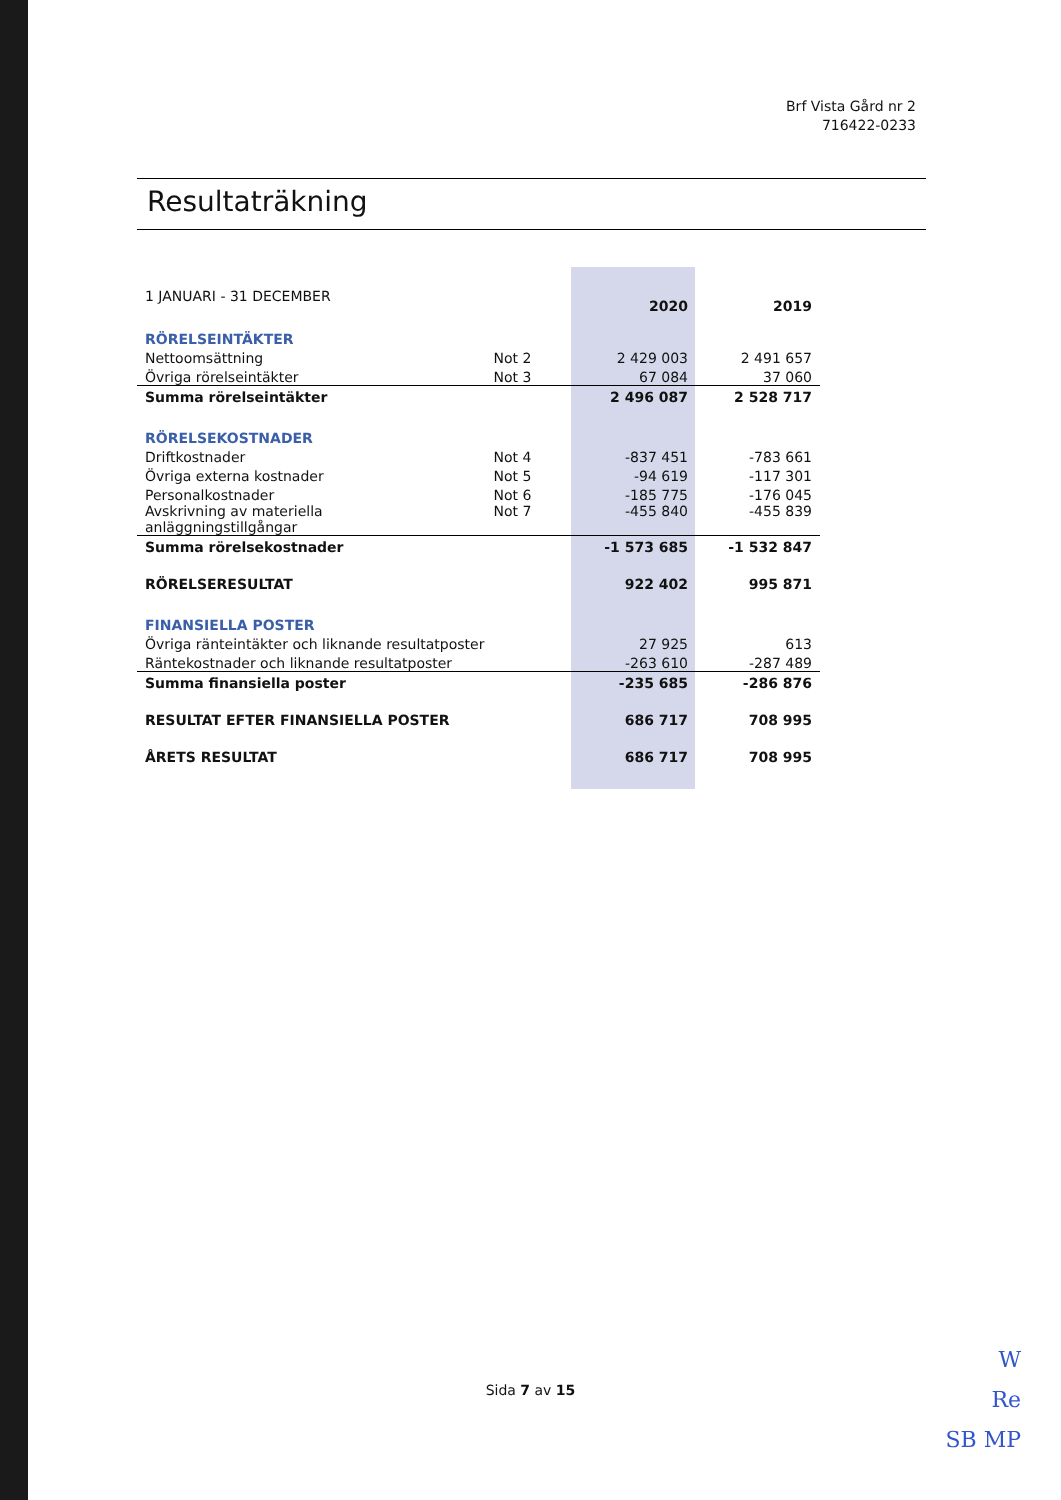Brf Vista Gård nr 2
716422-0233
Resultaträkning
| 1 JANUARI - 31 DECEMBER | | 2020 | 2019 |
| RÖRELSEINTÄKTER | | | |
| Nettoomsättning | Not 2 | 2 429 003 | 2 491 657 |
| Övriga rörelseintäkter | Not 3 | 67 084 | 37 060 |
| Summa rörelseintäkter | | 2 496 087 | 2 528 717 |
| RÖRELSEKOSTNADER | | | |
| Driftkostnader | Not 4 | -837 451 | -783 661 |
| Övriga externa kostnader | Not 5 | -94 619 | -117 301 |
| Personalkostnader | Not 6 | -185 775 | -176 045 |
| Avskrivning av materiella anläggningstillgångar | Not 7 | -455 840 | -455 839 |
| Summa rörelsekostnader | | -1 573 685 | -1 532 847 |
| RÖRELSERESULTAT | | 922 402 | 995 871 |
| FINANSIELLA POSTER | | | |
| Övriga ränteintäkter och liknande resultatposter | | 27 925 | 613 |
| Räntekostnader och liknande resultatposter | | -263 610 | -287 489 |
| Summa finansiella poster | | -235 685 | -286 876 |
| RESULTAT EFTER FINANSIELLA POSTER | | 686 717 | 708 995 |
| ÅRETS RESULTAT | | 686 717 | 708 995 |
Sida 7 av 15
W
Re
SB MP